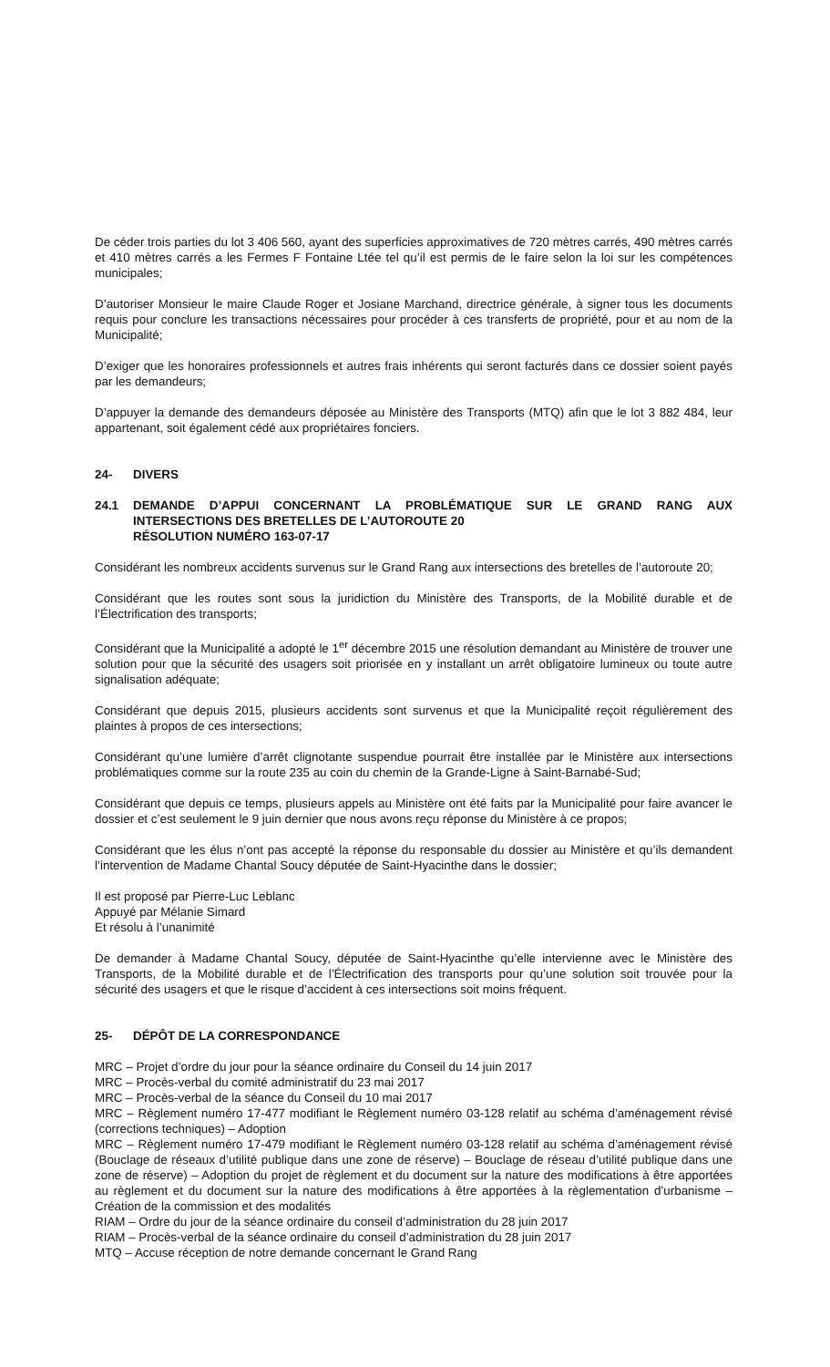De céder trois parties du lot 3 406 560, ayant des superficies approximatives de 720 mètres carrés, 490 mètres carrés et 410 mètres carrés a les Fermes F Fontaine Ltée tel qu’il est permis de le faire selon la loi sur les compétences municipales;
D’autoriser Monsieur le maire Claude Roger et Josiane Marchand, directrice générale, à signer tous les documents requis pour conclure les transactions nécessaires pour procéder à ces transferts de propriété, pour et au nom de la Municipalité;
D’exiger que les honoraires professionnels et autres frais inhérents qui seront facturés dans ce dossier soient payés par les demandeurs;
D’appuyer la demande des demandeurs déposée au Ministère des Transports (MTQ) afin que le lot 3 882 484, leur appartenant, soit également cédé aux propriétaires fonciers.
24- DIVERS
24.1 DEMANDE D’APPUI CONCERNANT LA PROBLÉMATIQUE SUR LE GRAND RANG AUX INTERSECTIONS DES BRETELLES DE L’AUTOROUTE 20
RÉSOLUTION NUMÉRO 163-07-17
Considérant les nombreux accidents survenus sur le Grand Rang aux intersections des bretelles de l’autoroute 20;
Considérant que les routes sont sous la juridiction du Ministère des Transports, de la Mobilité durable et de l’Électrification des transports;
Considérant que la Municipalité a adopté le 1<sup>er</sup> décembre 2015 une résolution demandant au Ministère de trouver une solution pour que la sécurité des usagers soit priorisée en y installant un arrêt obligatoire lumineux ou toute autre signalisation adéquate;
Considérant que depuis 2015, plusieurs accidents sont survenus et que la Municipalité reçoit régulièrement des plaintes à propos de ces intersections;
Considérant qu’une lumière d’arrêt clignotante suspendue pourrait être installée par le Ministère aux intersections problématiques comme sur la route 235 au coin du chemin de la Grande-Ligne à Saint-Barnabé-Sud;
Considérant que depuis ce temps, plusieurs appels au Ministère ont été faits par la Municipalité pour faire avancer le dossier et c’est seulement le 9 juin dernier que nous avons reçu réponse du Ministère à ce propos;
Considérant que les élus n’ont pas accepté la réponse du responsable du dossier au Ministère et qu’ils demandent l’intervention de Madame Chantal Soucy députée de Saint-Hyacinthe dans le dossier;
Il est proposé par Pierre-Luc Leblanc
Appuyé par Mélanie Simard
Et résolu à l’unanimité
De demander à Madame Chantal Soucy, députée de Saint-Hyacinthe qu’elle intervienne avec le Ministère des Transports, de la Mobilité durable et de l’Électrification des transports pour qu’une solution soit trouvée pour la sécurité des usagers et que le risque d’accident à ces intersections soit moins fréquent.
25- DÉPÔT DE LA CORRESPONDANCE
MRC – Projet d’ordre du jour pour la séance ordinaire du Conseil du 14 juin 2017
MRC – Procès-verbal du comité administratif du 23 mai 2017
MRC – Procès-verbal de la séance du Conseil du 10 mai 2017
MRC – Règlement numéro 17-477 modifiant le Règlement numéro 03-128 relatif au schéma d’aménagement révisé (corrections techniques) – Adoption
MRC – Règlement numéro 17-479 modifiant le Règlement numéro 03-128 relatif au schéma d’aménagement révisé (Bouclage de réseaux d’utilité publique dans une zone de réserve) – Bouclage de réseau d’utilité publique dans une zone de réserve) – Adoption du projet de règlement et du document sur la nature des modifications à être apportées au règlement et du document sur la nature des modifications à être apportées à la règlementation d’urbanisme – Création de la commission et des modalités
RIAM – Ordre du jour de la séance ordinaire du conseil d’administration du 28 juin 2017
RIAM – Procès-verbal de la séance ordinaire du conseil d’administration du 28 juin 2017
MTQ – Accuse réception de notre demande concernant le Grand Rang